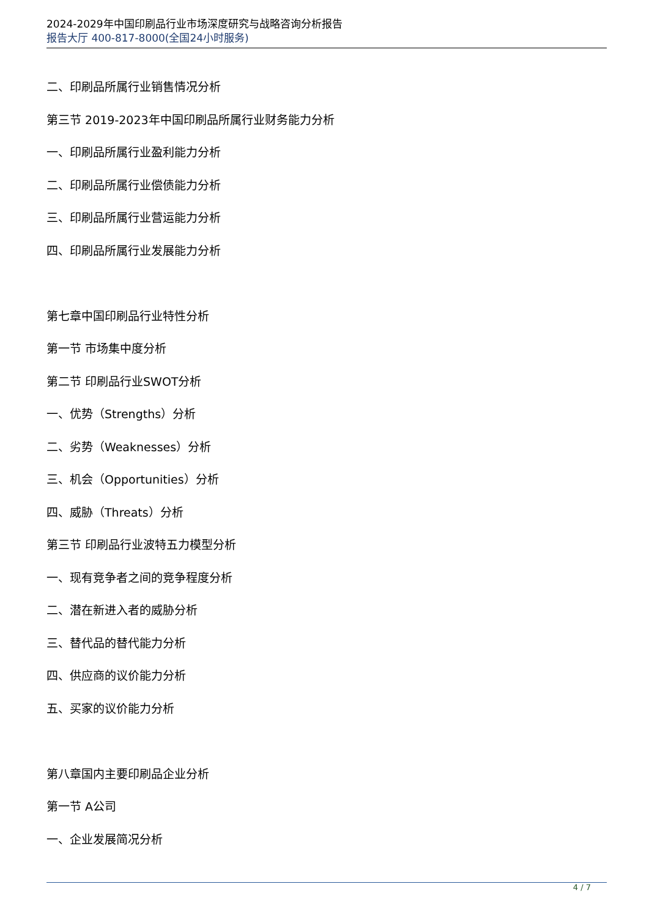2024-2029年中国印刷品行业市场深度研究与战略咨询分析报告
报告大厅 400-817-8000(全国24小时服务)
二、印刷品所属行业销售情况分析
第三节 2019-2023年中国印刷品所属行业财务能力分析
一、印刷品所属行业盈利能力分析
二、印刷品所属行业偿债能力分析
三、印刷品所属行业营运能力分析
四、印刷品所属行业发展能力分析
第七章中国印刷品行业特性分析
第一节 市场集中度分析
第二节 印刷品行业SWOT分析
一、优势（Strengths）分析
二、劣势（Weaknesses）分析
三、机会（Opportunities）分析
四、威胁（Threats）分析
第三节 印刷品行业波特五力模型分析
一、现有竞争者之间的竞争程度分析
二、潜在新进入者的威胁分析
三、替代品的替代能力分析
四、供应商的议价能力分析
五、买家的议价能力分析
第八章国内主要印刷品企业分析
第一节 A公司
一、企业发展简况分析
4 / 7